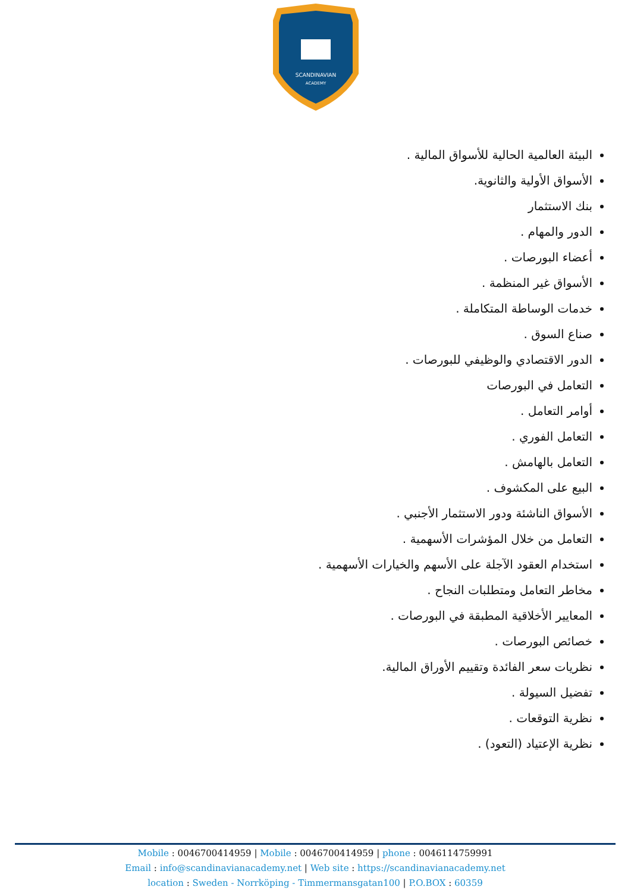SCANDINAVIAN
ACADEMY
البيئة العالمية الحالية للأسواق المالية .
الأسواق الأولية والثانوية.
بنك الاستثمار
الدور والمهام .
أعضاء البورصات .
الأسواق غير المنظمة .
خدمات الوساطة المتكاملة .
صناع السوق .
الدور الاقتصادي والوظيفي للبورصات .
التعامل في البورصات
أوامر التعامل .
التعامل الفوري .
التعامل بالهامش .
البيع على المكشوف .
الأسواق الناشئة ودور الاستثمار الأجنبي .
التعامل من خلال المؤشرات الأسهمية .
استخدام العقود الآجلة على الأسهم والخيارات الأسهمية .
مخاطر التعامل ومتطلبات النجاح .
المعايير الأخلاقية المطبقة في البورصات .
خصائص البورصات .
نظريات سعر الفائدة وتقييم الأوراق المالية.
تفضيل السيولة .
نظرية التوقعات .
نظرية الإعتياد (التعود) .
Mobile : 0046700414959 | Mobile : 0046700414959 | phone : 0046114759991
Email : info@scandinavianacademy.net | Web site : https://scandinavianacademy.net
location : Sweden - Norrköping - Timmermansgatan100 | P.O.BOX : 60359